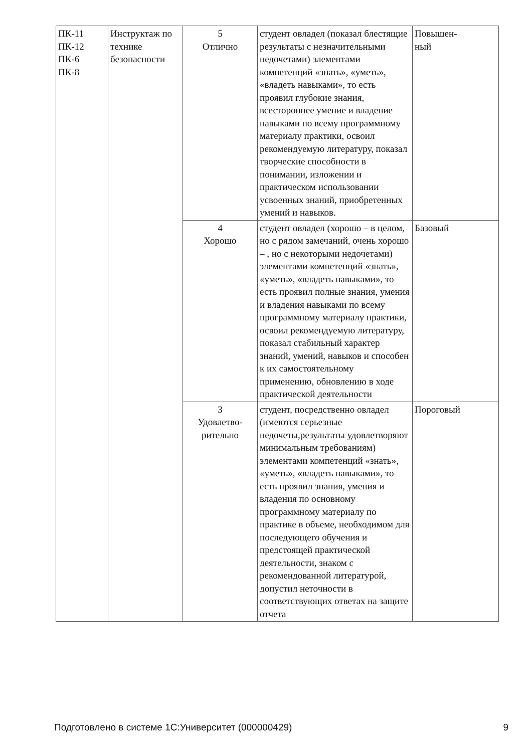| ПК-11 ПК-12 ПК-6 ПК-8 | Инструктаж по технике безопасности | 5 Отлично | студент овладел (показал блестящие результаты с незначительными недочетами) элементами компетенций «знать», «уметь», «владеть навыками», то есть проявил глубокие знания, всестороннее умение и владение навыками по всему программному материалу практики, освоил рекомендуемую литературу, показал творческие способности в понимании, изложении и практическом использовании усвоенных знаний, приобретенных умений и навыков. | Повышен- ный |
| | | 4 Хорошо | студент овладел (хорошо – в целом, но с рядом замечаний, очень хорошо – , но с некоторыми недочетами) элементами компетенций «знать», «уметь», «владеть навыками», то есть проявил полные знания, умения и владения навыками по всему программному материалу практики, освоил рекомендуемую литературу, показал стабильный характер знаний, умений, навыков и способен к их самостоятельному применению, обновлению в ходе практической деятельности | Базовый |
| | | 3 Удовлетво- рительно | студент, посредственно овладел (имеются серьезные недочеты,результаты удовлетворяют минимальным требованиям) элементами компетенций «знать», «уметь», «владеть навыками», то есть проявил знания, умения и владения по основному программному материалу по практике в объеме, необходимом для последующего обучения и предстоящей практической деятельности, знаком с рекомендованной литературой, допустил неточности в соответствующих ответах на защите отчета | Пороговый |
Подготовлено в системе 1С:Университет (000000429) 9